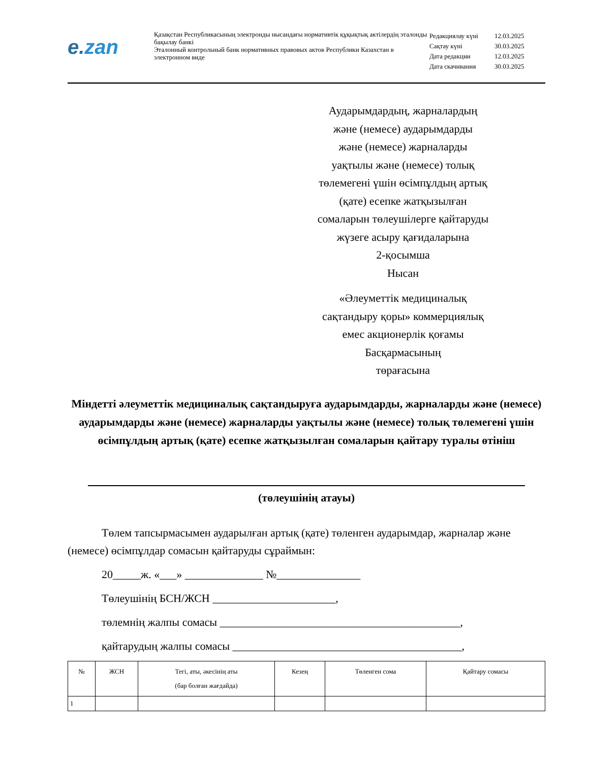e.zan
Қазақстан Республикасының электронды нысандағы нормативтік құқықтық актілердің эталонды бақылау банкі
Эталонный контрольный банк нормативных правовых актов Республики Казахстан в электронном виде
| Редакциялау күні | 12.03.2025 |
| Сақтау күні | 30.03.2025 |
| Дата редакции | 12.03.2025 |
| Дата скачивания | 30.03.2025 |
Аударымдардың, жарналардың
және (немесе) аударымдарды
және (немесе) жарналарды
уақтылы және (немесе) толық
төлемегені үшін өсімпұлдың артық
(қате) есепке жатқызылған
сомаларын төлеушілерге қайтаруды
жүзеге асыру қағидаларына
2-қосымша
Нысан
«Әлеуметтік медициналық
сақтандыру қоры» коммерциялық
емес акционерлік қоғамы
Басқармасының
төрағасына
Міндетті әлеуметтік медициналық сақтандыруға аударымдарды, жарналарды және (немесе) аударымдарды және (немесе) жарналарды уақтылы және (немесе) толық төлемегені үшін өсімпұлдың артық (қате) есепке жатқызылған сомаларын қайтару туралы өтініш
(төлеушінің атауы)
Төлем тапсырмасымен аударылған артық (қате) төленген аударымдар, жарналар және (немесе) өсімпұлдар сомасын қайтаруды сұраймын:
20_____ж. «___» ______________ №_______________
Төлеушінің БСН/ЖСН ______________________,
төлемнің жалпы сомасы ___________________________________________,
қайтарудың жалпы сомасы _________________________________________,
| № | ЖСН | Тегі, аты, әкесінің аты (бар болған жағдайда) | Кезең | Төленген сома | Қайтару сомасы |
| --- | --- | --- | --- | --- | --- |
| 1 | | | | | |